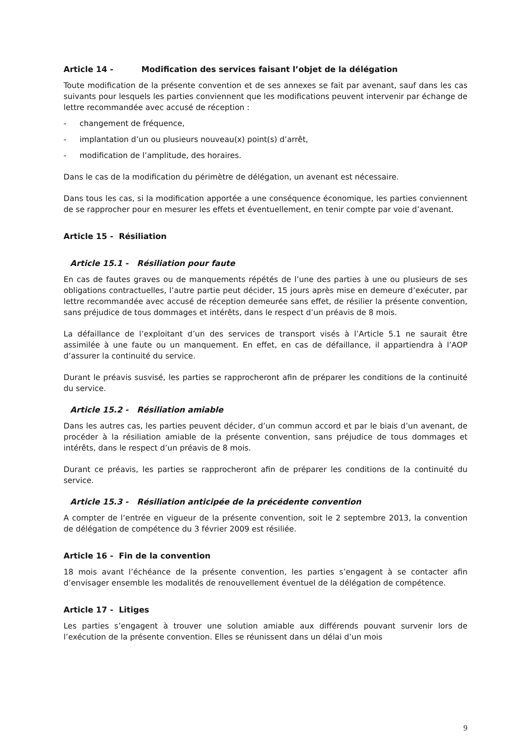Article 14 - Modification des services faisant l’objet de la délégation
Toute modification de la présente convention et de ses annexes se fait par avenant, sauf dans les cas suivants pour lesquels les parties conviennent que les modifications peuvent intervenir par échange de lettre recommandée avec accusé de réception :
- changement de fréquence,
- implantation d’un ou plusieurs nouveau(x) point(s) d’arrêt,
- modification de l’amplitude, des horaires.
Dans le cas de la modification du périmètre de délégation, un avenant est nécessaire.
Dans tous les cas, si la modification apportée a une conséquence économique, les parties conviennent de se rapprocher pour en mesurer les effets et éventuellement, en tenir compte par voie d’avenant.
Article 15 - Résiliation
Article 15.1 - Résiliation pour faute
En cas de fautes graves ou de manquements répétés de l’une des parties à une ou plusieurs de ses obligations contractuelles, l’autre partie peut décider, 15 jours après mise en demeure d’exécuter, par lettre recommandée avec accusé de réception demeurée sans effet, de résilier la présente convention, sans préjudice de tous dommages et intérêts, dans le respect d’un préavis de 8 mois.
La défaillance de l’exploitant d’un des services de transport visés à l’Article 5.1 ne saurait être assimilée à une faute ou un manquement. En effet, en cas de défaillance, il appartiendra à l’AOP d’assurer la continuité du service.
Durant le préavis susvisé, les parties se rapprocheront afin de préparer les conditions de la continuité du service.
Article 15.2 - Résiliation amiable
Dans les autres cas, les parties peuvent décider, d’un commun accord et par le biais d’un avenant, de procéder à la résiliation amiable de la présente convention, sans préjudice de tous dommages et intérêts, dans le respect d’un préavis de 8 mois.
Durant ce préavis, les parties se rapprocheront afin de préparer les conditions de la continuité du service.
Article 15.3 - Résiliation anticipée de la précédente convention
A compter de l’entrée en vigueur de la présente convention, soit le 2 septembre 2013, la convention de délégation de compétence du 3 février 2009 est résiliée.
Article 16 - Fin de la convention
18 mois avant l’échéance de la présente convention, les parties s’engagent à se contacter afin d’envisager ensemble les modalités de renouvellement éventuel de la délégation de compétence.
Article 17 - Litiges
Les parties s’engagent à trouver une solution amiable aux différends pouvant survenir lors de l’exécution de la présente convention. Elles se réunissent dans un délai d’un mois
9